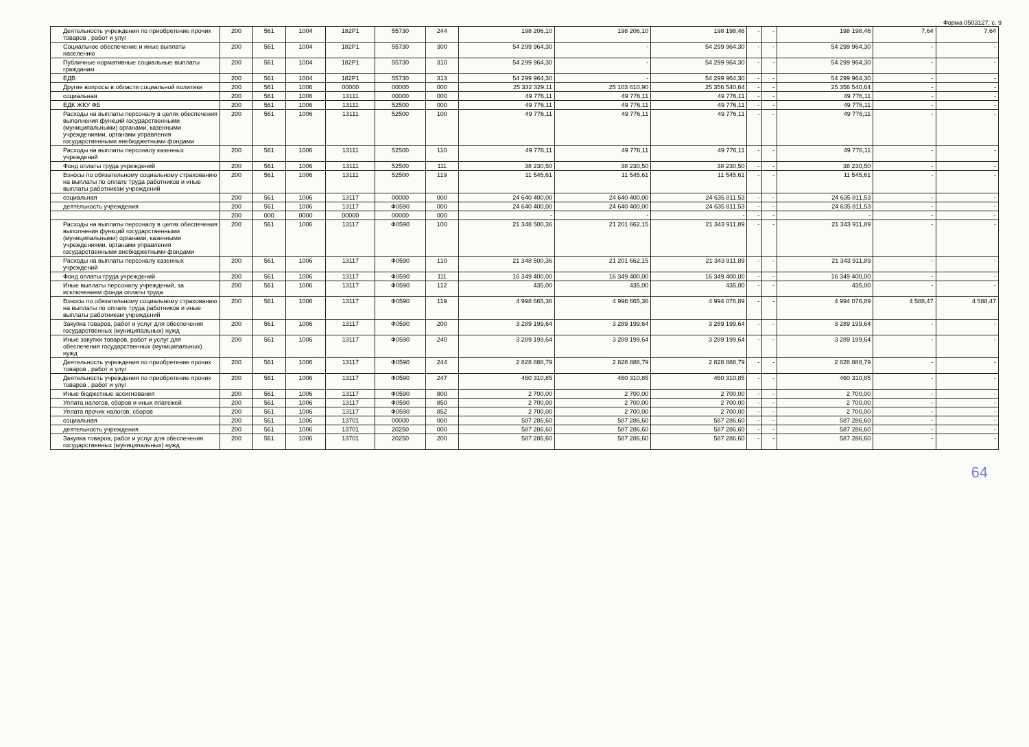Форма 0503127, с. 9
| Деятельность учреждения по приобретение прочих товаров , работ и улуг | 200 | 561 | 1004 | 182P1 | 55730 | 244 | 198 206,10 | 198 206,10 | 198 198,46 | - | - | 198 198,46 | 7,64 | 7,64 |
| Социальное обеспечение и иные выплаты населению | 200 | 561 | 1004 | 182P1 | 55730 | 300 | 54 299 964,30 | - | 54 299 964,30 | - | - | 54 299 964,30 | - | - |
| Публичные нормативные социальные выплаты гражданам | 200 | 561 | 1004 | 182P1 | 55730 | 310 | 54 299 964,30 | - | 54 299 964,30 | - | - | 54 299 964,30 | - | - |
| ЕДВ | 200 | 561 | 1004 | 182P1 | 55730 | 313 | 54 299 964,30 | - | 54 299 964,30 | - | - | 54 299 964,30 | - | - |
| Другие вопросы в области социальной политики | 200 | 561 | 1006 | 00000 | 00000 | 000 | 25 332 329,11 | 25 103 610,90 | 25 356 540,64 | - | - | 25 356 540,64 | - | - |
| социальная | 200 | 561 | 1006 | 13111 | 00000 | 000 | 49 776,11 | 49 776,11 | 49 776,11 | - | - | 49 776,11 | - | - |
| ЕДК ЖКУ ФБ | 200 | 561 | 1006 | 13111 | 52500 | 000 | 49 776,11 | 49 776,11 | 49 776,11 | - | - | 49 776,11 | - | - |
| Расходы на выплаты персоналу в целях обеспечения выполнения функций государственными (муниципальными) органами, казенными учреждениями, органами управления государственными внебюджетными фондами | 200 | 561 | 1006 | 13111 | 52500 | 100 | 49 776,11 | 49 776,11 | 49 776,11 | - | - | 49 776,11 | - | - |
| Расходы на выплаты персоналу казенных учреждений | 200 | 561 | 1006 | 13111 | 52500 | 110 | 49 776,11 | 49 776,11 | 49 776,11 | - | - | 49 776,11 | - | - |
| Фонд оплаты труда учреждений | 200 | 561 | 1006 | 13111 | 52500 | 111 | 38 230,50 | 38 230,50 | 38 230,50 | - | - | 38 230,50 | - | - |
| Взносы по обязательному социальному страхованию на выплаты по оплате труда работников и иные выплаты работникам учреждений | 200 | 561 | 1006 | 13111 | 52500 | 119 | 11 545,61 | 11 545,61 | 11 545,61 | - | - | 11 545,61 | - | - |
| социальная | 200 | 561 | 1006 | 13117 | 00000 | 000 | 24 640 400,00 | 24 640 400,00 | 24 635 811,53 | - | - | 24 635 811,53 | - | - |
| деятельность учреждения | 200 | 561 | 1006 | 13117 | Ф0590 | 000 | 24 640 400,00 | 24 640 400,00 | 24 635 811,53 | - | - | 24 635 811,53 | - | - |
| | 200 | 000 | 0000 | 00000 | 00000 | 000 | - | - | - | - | - | - | - | - |
| Расходы на выплаты персоналу в целях обеспечения выполнения функций государственными (муниципальными) органами, казенными учреждениями, органами управления государственными внебюджетными фондами | 200 | 561 | 1006 | 13117 | Ф0590 | 100 | 21 348 500,36 | 21 201 662,15 | 21 343 911,89 | - | - | 21 343 911,89 | - | - |
| Расходы на выплаты персоналу казенных учреждений | 200 | 561 | 1006 | 13117 | Ф0590 | 110 | 21 348 500,36 | 21 201 662,15 | 21 343 911,89 | - | - | 21 343 911,89 | - | - |
| Фонд оплаты труда учреждений | 200 | 561 | 1006 | 13117 | Ф0590 | 111 | 16 349 400,00 | 16 349 400,00 | 16 349 400,00 | - | - | 16 349 400,00 | - | - |
| Иные выплаты персоналу учреждений, за исключением фонда оплаты труда | 200 | 561 | 1006 | 13117 | Ф0590 | 112 | 435,00 | 435,00 | 435,00 | - | - | 435,00 | - | - |
| Взносы по обязательному социальному страхованию на выплаты по оплате труда работников и иные выплаты работникам учреждений | 200 | 561 | 1006 | 13117 | Ф0590 | 119 | 4 998 665,36 | 4 998 665,36 | 4 994 076,89 | - | - | 4 994 076,89 | 4 588,47 | 4 588,47 |
| Закупка товаров, работ и услуг для обеспечения государственных (муниципальных) нужд | 200 | 561 | 1006 | 13117 | Ф0590 | 200 | 3 289 199,64 | 3 289 199,64 | 3 289 199,64 | - | - | 3 289 199,64 | - | - |
| Иные закупки товаров, работ и услуг для обеспечения государственных (муниципальных) нужд | 200 | 561 | 1006 | 13117 | Ф0590 | 240 | 3 289 199,64 | 3 289 199,64 | 3 289 199,64 | - | - | 3 289 199,64 | - | - |
| Деятельность учреждения по приобретение прочих товаров , работ и улуг | 200 | 561 | 1006 | 13117 | Ф0590 | 244 | 2 828 888,79 | 2 828 888,79 | 2 828 888,79 | - | - | 2 828 888,79 | - | - |
| Деятельность учреждения по приобретение прочих товаров , работ и улуг | 200 | 561 | 1006 | 13117 | Ф0590 | 247 | 460 310,85 | 460 310,85 | 460 310,85 | - | - | 460 310,85 | - | - |
| Иные бюджетные ассигнования | 200 | 561 | 1006 | 13117 | Ф0590 | 800 | 2 700,00 | 2 700,00 | 2 700,00 | - | - | 2 700,00 | - | - |
| Уплата налогов, сборов и иных платежей | 200 | 561 | 1006 | 13117 | Ф0590 | 850 | 2 700,00 | 2 700,00 | 2 700,00 | - | - | 2 700,00 | - | - |
| Уплата прочих налогов, сборов | 200 | 561 | 1006 | 13117 | Ф0590 | 852 | 2 700,00 | 2 700,00 | 2 700,00 | - | - | 2 700,00 | - | - |
| социальная | 200 | 561 | 1006 | 13701 | 00000 | 000 | 587 286,60 | 587 286,60 | 587 286,60 | - | - | 587 286,60 | - | - |
| деятельность учреждения | 200 | 561 | 1006 | 13701 | 20250 | 000 | 587 286,60 | 587 286,60 | 587 286,60 | - | - | 587 286,60 | - | - |
| Закупка товаров, работ и услуг для обеспечения государственных (муниципальных) нужд | 200 | 561 | 1006 | 13701 | 20250 | 200 | 587 286,60 | 587 286,60 | 587 286,60 | - | - | 587 286,60 | - | - |
64